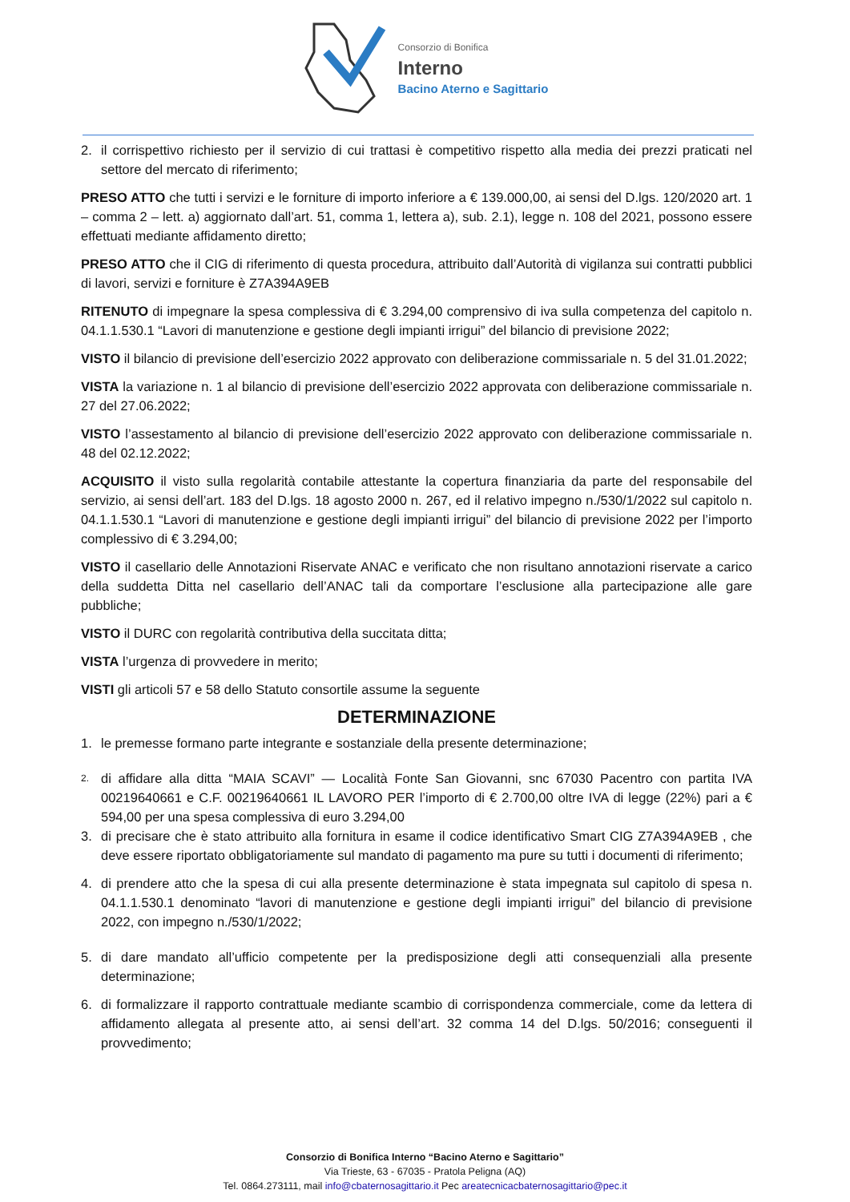Consorzio di Bonifica
Interno
Bacino Aterno e Sagittario
2. il corrispettivo richiesto per il servizio di cui trattasi è competitivo rispetto alla media dei prezzi praticati nel settore del mercato di riferimento;
PRESO ATTO che tutti i servizi e le forniture di importo inferiore a € 139.000,00, ai sensi del D.lgs. 120/2020 art. 1 – comma 2 – lett. a) aggiornato dall’art. 51, comma 1, lettera a), sub. 2.1), legge n. 108 del 2021, possono essere effettuati mediante affidamento diretto;
PRESO ATTO che il CIG di riferimento di questa procedura, attribuito dall’Autorità di vigilanza sui contratti pubblici di lavori, servizi e forniture è Z7A394A9EB
RITENUTO di impegnare la spesa complessiva di € 3.294,00 comprensivo di iva sulla competenza del capitolo n. 04.1.1.530.1 “Lavori di manutenzione e gestione degli impianti irrigui” del bilancio di previsione 2022;
VISTO il bilancio di previsione dell’esercizio 2022 approvato con deliberazione commissariale n. 5 del 31.01.2022;
VISTA la variazione n. 1 al bilancio di previsione dell’esercizio 2022 approvata con deliberazione commissariale n. 27 del 27.06.2022;
VISTO l’assestamento al bilancio di previsione dell’esercizio 2022 approvato con deliberazione commissariale n. 48 del 02.12.2022;
ACQUISITO il visto sulla regolarità contabile attestante la copertura finanziaria da parte del responsabile del servizio, ai sensi dell’art. 183 del D.lgs. 18 agosto 2000 n. 267, ed il relativo impegno n./530/1/2022 sul capitolo n. 04.1.1.530.1 “Lavori di manutenzione e gestione degli impianti irrigui” del bilancio di previsione 2022 per l’importo complessivo di € 3.294,00;
VISTO il casellario delle Annotazioni Riservate ANAC e verificato che non risultano annotazioni riservate a carico della suddetta Ditta nel casellario dell’ANAC tali da comportare l’esclusione alla partecipazione alle gare pubbliche;
VISTO il DURC con regolarità contributiva della succitata ditta;
VISTA l’urgenza di provvedere in merito;
VISTI gli articoli 57 e 58 dello Statuto consortile assume la seguente
DETERMINAZIONE
1. le premesse formano parte integrante e sostanziale della presente determinazione;
2. di affidare alla ditta “MAIA SCAVI” — Località Fonte San Giovanni, snc 67030 Pacentro con partita IVA 00219640661 e C.F. 00219640661 IL LAVORO PER l’importo di € 2.700,00 oltre IVA di legge (22%) pari a € 594,00 per una spesa complessiva di euro 3.294,00
3. di precisare che è stato attribuito alla fornitura in esame il codice identificativo Smart CIG Z7A394A9EB , che deve essere riportato obbligatoriamente sul mandato di pagamento ma pure su tutti i documenti di riferimento;
4. di prendere atto che la spesa di cui alla presente determinazione è stata impegnata sul capitolo di spesa n. 04.1.1.530.1 denominato “lavori di manutenzione e gestione degli impianti irrigui” del bilancio di previsione 2022, con impegno n./530/1/2022;
5. di dare mandato all’ufficio competente per la predisposizione degli atti consequenziali alla presente determinazione;
6. di formalizzare il rapporto contrattuale mediante scambio di corrispondenza commerciale, come da lettera di affidamento allegata al presente atto, ai sensi dell’art. 32 comma 14 del D.lgs. 50/2016; conseguenti il provvedimento;
Consorzio di Bonifica Interno “Bacino Aterno e Sagittario”
Via Trieste, 63 - 67035 - Pratola Peligna (AQ)
Tel. 0864.273111, mail info@cbaternosagittario.it Pec areatecnicacbaternosagittario@pec.it